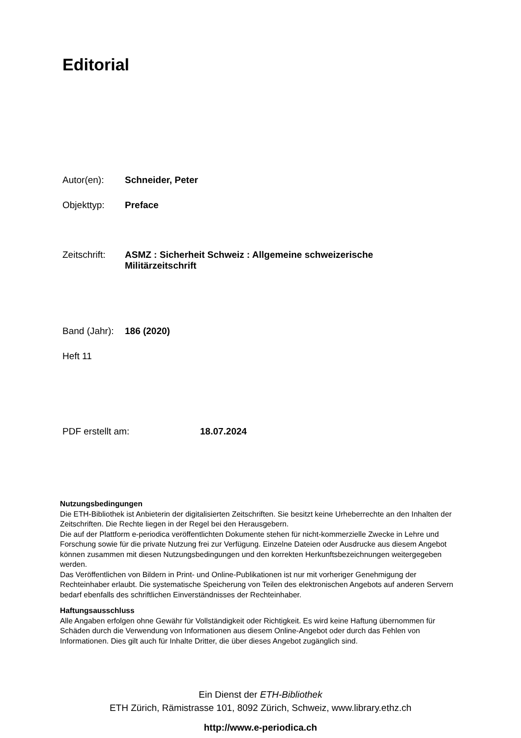Editorial
Autor(en): Schneider, Peter
Objekttyp: Preface
Zeitschrift: ASMZ : Sicherheit Schweiz : Allgemeine schweizerische
Militärzeitschrift
Band (Jahr): 186 (2020)
Heft 11
PDF erstellt am: 18.07.2024
Nutzungsbedingungen
Die ETH-Bibliothek ist Anbieterin der digitalisierten Zeitschriften. Sie besitzt keine Urheberrechte an den Inhalten der Zeitschriften. Die Rechte liegen in der Regel bei den Herausgebern.
Die auf der Plattform e-periodica veröffentlichten Dokumente stehen für nicht-kommerzielle Zwecke in Lehre und Forschung sowie für die private Nutzung frei zur Verfügung. Einzelne Dateien oder Ausdrucke aus diesem Angebot können zusammen mit diesen Nutzungsbedingungen und den korrekten Herkunftsbezeichnungen weitergegeben werden.
Das Veröffentlichen von Bildern in Print- und Online-Publikationen ist nur mit vorheriger Genehmigung der Rechteinhaber erlaubt. Die systematische Speicherung von Teilen des elektronischen Angebots auf anderen Servern bedarf ebenfalls des schriftlichen Einverständnisses der Rechteinhaber.
Haftungsausschluss
Alle Angaben erfolgen ohne Gewähr für Vollständigkeit oder Richtigkeit. Es wird keine Haftung übernommen für Schäden durch die Verwendung von Informationen aus diesem Online-Angebot oder durch das Fehlen von Informationen. Dies gilt auch für Inhalte Dritter, die über dieses Angebot zugänglich sind.
Ein Dienst der ETH-Bibliothek
ETH Zürich, Rämistrasse 101, 8092 Zürich, Schweiz, www.library.ethz.ch
http://www.e-periodica.ch